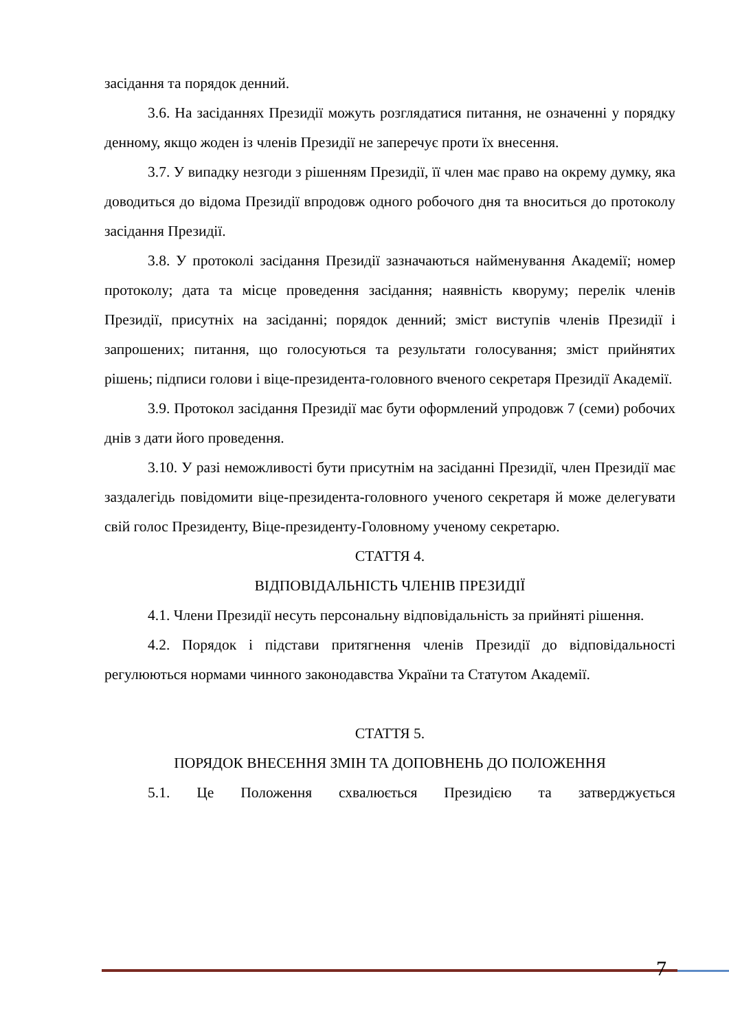засідання та порядок денний.
3.6. На засіданнях Президії можуть розглядатися питання, не означенні у порядку денному, якщо жоден із членів Президії не заперечує проти їх внесення.
3.7. У випадку незгоди з рішенням Президії, її член має право на окрему думку, яка доводиться до відома Президії впродовж одного робочого дня та вноситься до протоколу засідання Президії.
3.8. У протоколі засідання Президії зазначаються найменування Академії; номер протоколу; дата та місце проведення засідання; наявність кворуму; перелік членів Президії, присутніх на засіданні; порядок денний; зміст виступів членів Президії і запрошених; питання, що голосуються та результати голосування; зміст прийнятих рішень; підписи голови і віце-президента-головного вченого секретаря Президії Академії.
3.9. Протокол засідання Президії має бути оформлений упродовж 7 (семи) робочих днів з дати його проведення.
3.10. У разі неможливості бути присутнім на засіданні Президії, член Президії має заздалегідь повідомити віце-президента-головного ученого секретаря й може делегувати свій голос Президенту, Віце-президенту-Головному ученому секретарю.
СТАТТЯ 4.
ВІДПОВІДАЛЬНІСТЬ ЧЛЕНІВ ПРЕЗИДІЇ
4.1. Члени Президії несуть персональну відповідальність за прийняті рішення.
4.2. Порядок і підстави притягнення членів Президії до відповідальності регулюються нормами чинного законодавства України та Статутом Академії.
СТАТТЯ 5.
ПОРЯДОК ВНЕСЕННЯ ЗМІН ТА ДОПОВНЕНЬ ДО ПОЛОЖЕННЯ
5.1. Це Положення схвалюється Президією та затверджується
7